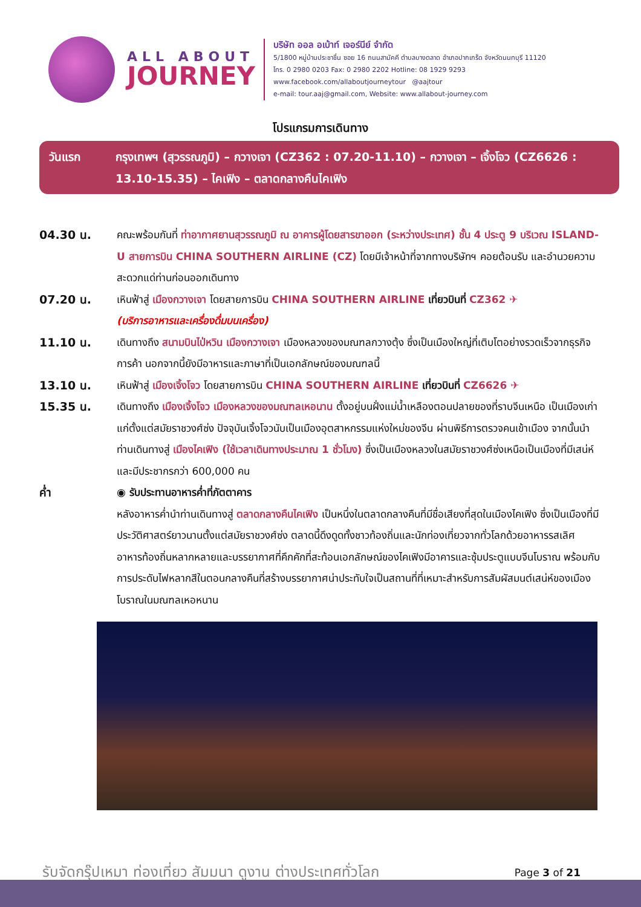ALL ABOUT
JOURNEY
บริษัท ออล อเบ้าท์ เจอร์นีย์ จำกัด
5/1800 หมู่บ้านประชาชื่น ซอย 16 ถนนสามัคคี ตำบลบางตลาด อำเภอปากเกร็ด จังหวัดนนทบุรี 11120
โทร. 0 2980 0203 Fax: 0 2980 2202 Hotline: 08 1929 9293
www.facebook.com/allaboutjourneytour @aajtour
e-mail: tour.aaj@gmail.com, Website: www.allabout-journey.com
โปรแกรมการเดินทาง
วันแรก กรุงเทพฯ (สุวรรณภูมิ) – กวางเจา (CZ362 : 07.20-11.10) – กวางเจา – เจิ้งโจว (CZ6626 : 13.10-15.35) – ไคเฟิง – ตลาดกลางคืนไคเฟิง
04.30 น. คณะพร้อมกันที่ ท่าอากาศยานสุวรรณภูมิ ณ อาคารผู้โดยสารขาออก (ระหว่างประเทศ) ชั้น 4 ประตู 9 บริเวณ ISLAND-U สายการบิน CHINA SOUTHERN AIRLINE (CZ) โดยมีเจ้าหน้าที่จากทางบริษัทฯ คอยต้อนรับ และอำนวยความสะดวกแด่ท่านก่อนออกเดินทาง
07.20 น. เหินฟ้าสู่ เมืองกวางเจา โดยสายการบิน CHINA SOUTHERN AIRLINE เที่ยวบินที่ CZ362 ✈
(บริการอาหารและเครื่องดื่มบนเครื่อง)
11.10 น. เดินทางถึง สนามบินไป่หวิน เมืองกวางเจา เมืองหลวงของมณฑลกวางตุ้ง ซึ่งเป็นเมืองใหญ่ที่เติบโตอย่างรวดเร็วจากธุรกิจการค้า นอกจากนี้ยังมีอาหารและภาษาที่เป็นเอกลักษณ์ของมณฑลนี้
13.10 น. เหินฟ้าสู่ เมืองเจิ้งโจว โดยสายการบิน CHINA SOUTHERN AIRLINE เที่ยวบินที่ CZ6626 ✈
15.35 น. เดินทางถึง เมืองเจิ้งโจว เมืองหลวงของมณฑลเหอนาน ตั้งอยู่บนฝั่งแม่น้ำเหลืองตอนปลายของที่ราบจีนเหนือ เป็นเมืองเก่าแก่ตั้งแต่สมัยราชวงศ์ซ่ง ปัจจุบันเจิ้งโจวนับเป็นเมืองอุตสาหกรรมแห่งใหม่ของจีน ผ่านพิธีการตรวจคนเข้าเมือง จากนั้นนำท่านเดินทางสู่ เมืองไคเฟิง (ใช้เวลาเดินทางประมาณ 1 ชั่วโมง) ซึ่งเป็นเมืองหลวงในสมัยราชวงศ์ซ่งเหนือเป็นเมืองที่มีเสน่ห์ และมีประชากรกว่า 600,000 คน
ค่ำ ◉ รับประทานอาหารค่ำที่ภัตตาคาร
หลังอาหารค่ำนำท่านเดินทางสู่ ตลาดกลางคืนไคเฟิง เป็นหนึ่งในตลาดกลางคืนที่มีชื่อเสียงที่สุดในเมืองไคเฟิง ซึ่งเป็นเมืองที่มีประวัติศาสตร์ยาวนานตั้งแต่สมัยราชวงศ์ซ่ง ตลาดนี้ดึงดูดทั้งชาวท้องถิ่นและนักท่องเที่ยวจากทั่วโลกด้วยอาหารรสเลิศ อาหารท้องถิ่นหลากหลายและบรรยากาศที่คึกคักที่สะท้อนเอกลักษณ์ของไคเฟิงมีอาคารและซุ้มประตูแบบจีนโบราณ พร้อมกับการประดับไฟหลากสีในตอนกลางคืนที่สร้างบรรยากาศน่าประทับใจเป็นสถานที่ที่เหมาะสำหรับการสัมผัสมนต์เสน่ห์ของเมืองโบราณในมณฑลเหอหนาน
รับจัดกรุ๊ปเหมา ท่องเที่ยว สัมมนา ดูงาน ต่างประเทศทั่วโลก Page 3 of 21